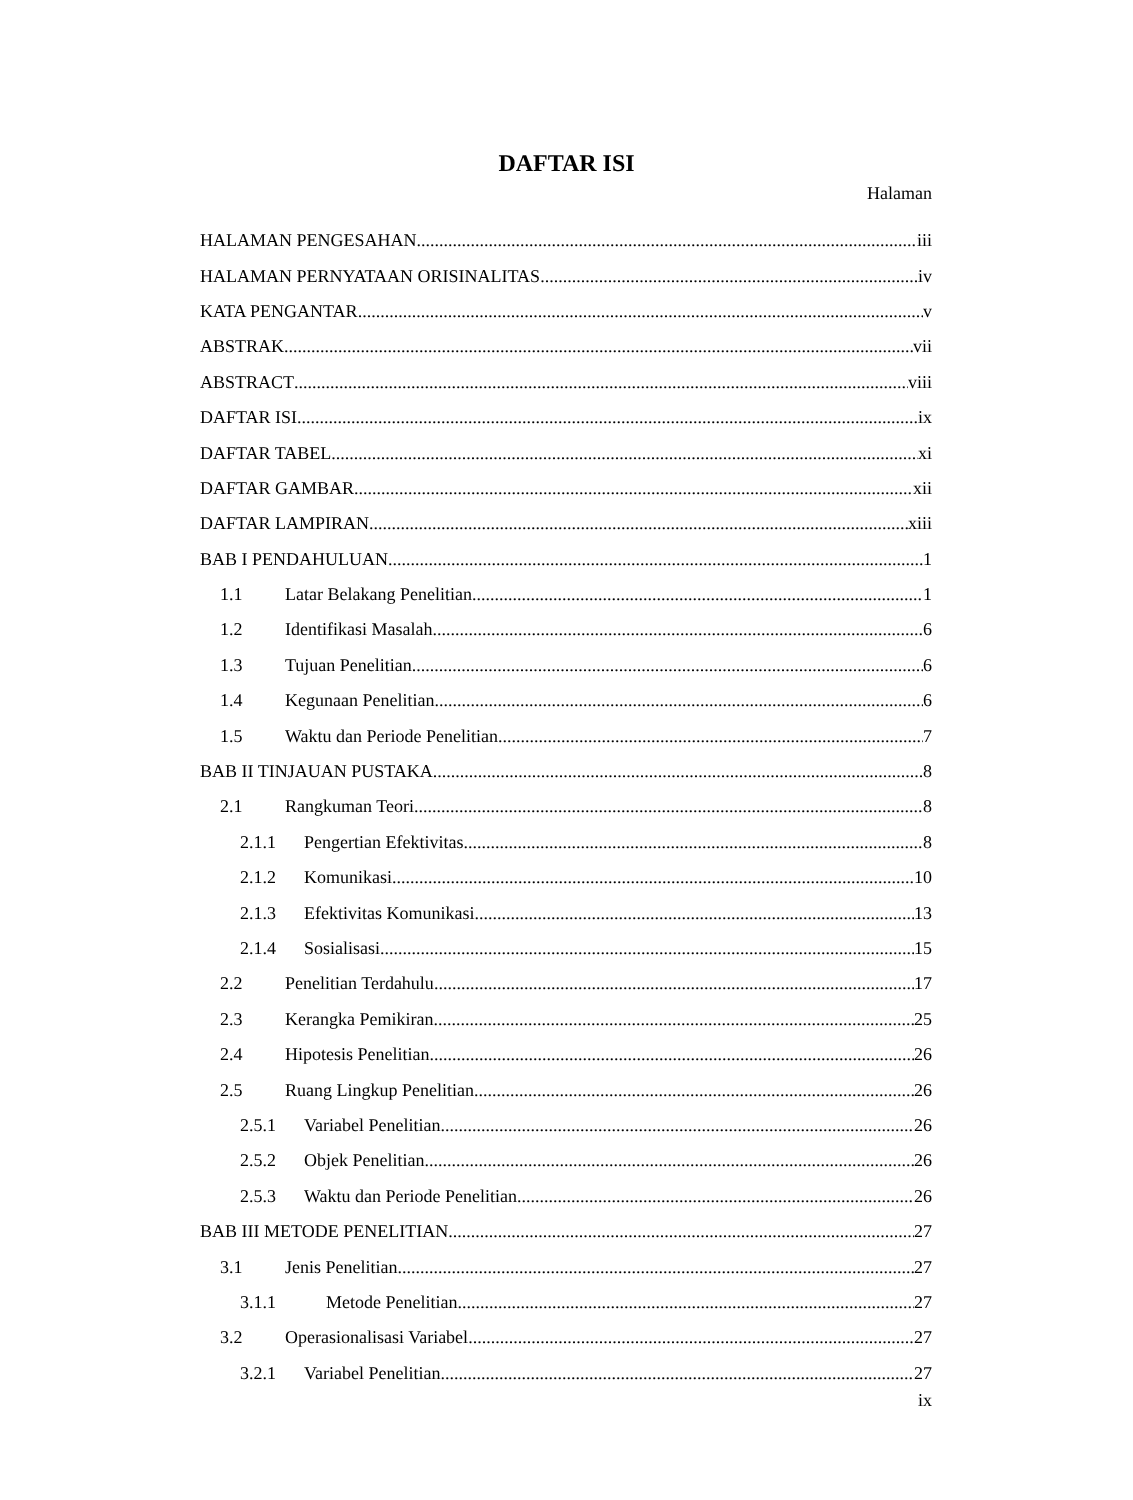DAFTAR ISI
Halaman
HALAMAN PENGESAHAN iii
HALAMAN PERNYATAAN ORISINALITAS iv
KATA PENGANTAR v
ABSTRAK vii
ABSTRACT viii
DAFTAR ISI ix
DAFTAR TABEL xi
DAFTAR GAMBAR xii
DAFTAR LAMPIRAN xiii
BAB I PENDAHULUAN 1
1.1 Latar Belakang Penelitian 1
1.2 Identifikasi Masalah 6
1.3 Tujuan Penelitian 6
1.4 Kegunaan Penelitian 6
1.5 Waktu dan Periode Penelitian 7
BAB II TINJAUAN PUSTAKA 8
2.1 Rangkuman Teori 8
2.1.1 Pengertian Efektivitas 8
2.1.2 Komunikasi 10
2.1.3 Efektivitas Komunikasi 13
2.1.4 Sosialisasi 15
2.2 Penelitian Terdahulu 17
2.3 Kerangka Pemikiran 25
2.4 Hipotesis Penelitian 26
2.5 Ruang Lingkup Penelitian 26
2.5.1 Variabel Penelitian 26
2.5.2 Objek Penelitian 26
2.5.3 Waktu dan Periode Penelitian 26
BAB III METODE PENELITIAN 27
3.1 Jenis Penelitian 27
3.1.1 Metode Penelitian 27
3.2 Operasionalisasi Variabel 27
3.2.1 Variabel Penelitian 27
ix